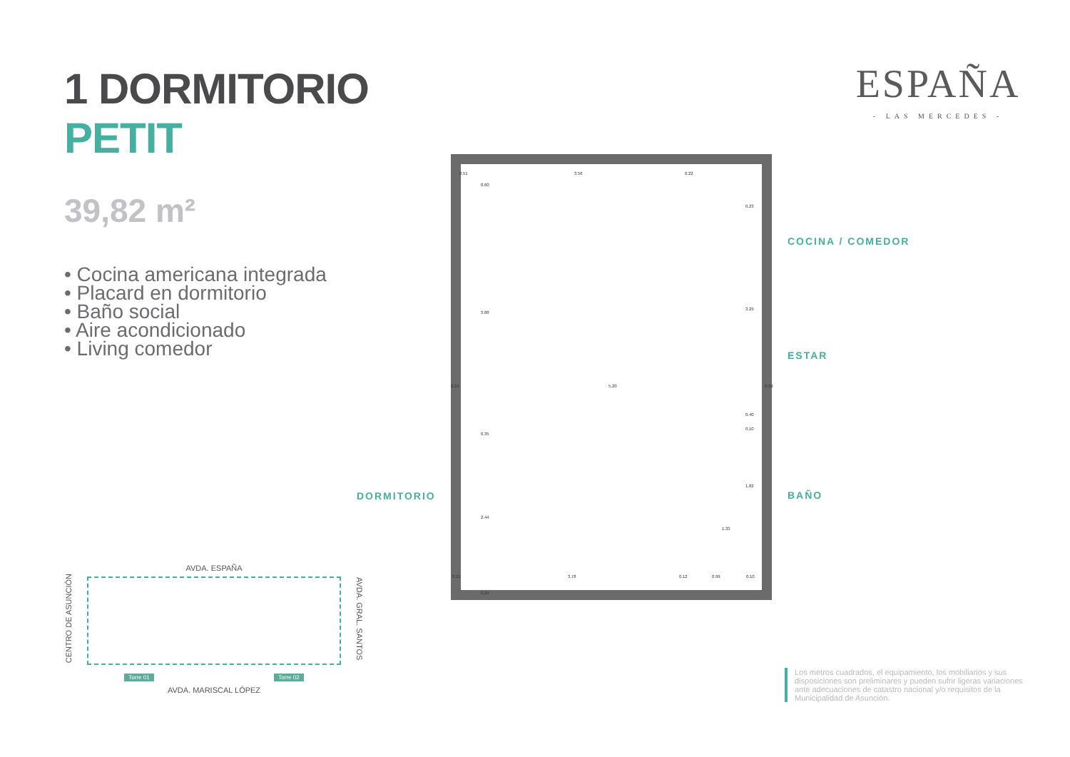1 DORMITORIO PETIT
39,82 m²
• Cocina americana integrada
• Placard en dormitorio
• Baño social
• Aire acondicionado
• Living comedor
ESPAÑA
- LAS MERCEDES -
0.51 3.56 0.22
0.23
0.60
3.88
3.29
0.24 5.20 0.29
0.40
0.10
0.35
1.82
2.44
1.33
0.21 3.78 0.12 0.99 0.10
0.24
COCINA / COMEDOR
ESTAR
DORMITORIO BAÑO
AVDA. ESPAÑA
CENTRO DE ASUNCIÓN
AVDA. GRAL. SANTOS
Torre 01 Torre 02
AVDA. MARISCAL LÓPEZ
Los metros cuadrados, el equipamiento, los mobiliarios y sus disposiciones son preliminares y pueden sufrir ligeras variaciones ante adecuaciones de catastro nacional y/o requisitos de la Municipalidad de Asunción.